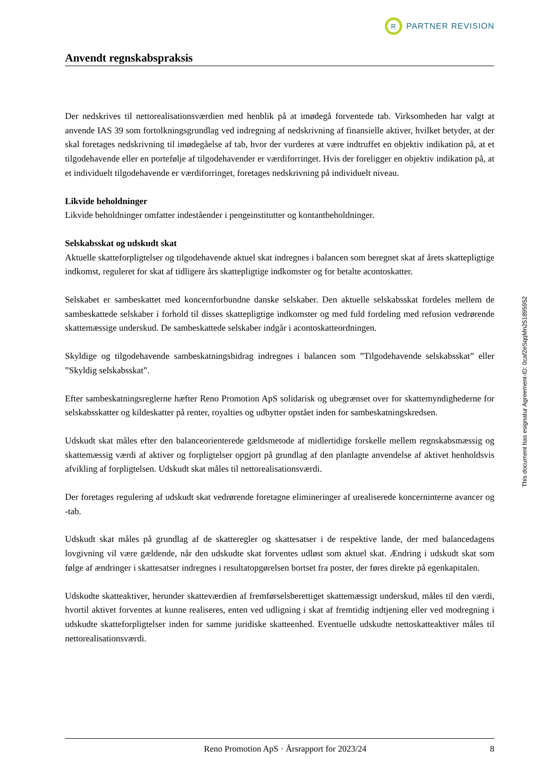R
PARTNER REVISION
Anvendt regnskabspraksis
Der nedskrives til nettorealisationsværdien med henblik på at imødegå forventede tab. Virksomheden har valgt at anvende IAS 39 som fortolkningsgrundlag ved indregning af nedskrivning af finansielle aktiver, hvilket betyder, at der skal foretages nedskrivning til imødegåelse af tab, hvor der vurderes at være indtruffet en objektiv indikation på, at et tilgodehavende eller en portefølje af tilgodehavender er værdiforringet. Hvis der foreligger en objektiv indikation på, at et individuelt tilgodehavende er værdiforringet, foretages nedskrivning på individuelt niveau.
Likvide beholdninger
Likvide beholdninger omfatter indeståender i pengeinstitutter og kontantbeholdninger.
Selskabsskat og udskudt skat
Aktuelle skatteforpligtelser og tilgodehavende aktuel skat indregnes i balancen som beregnet skat af årets skattepligtige indkomst, reguleret for skat af tidligere års skattepligtige indkomster og for betalte acontoskatter.
Selskabet er sambeskattet med koncernforbundne danske selskaber. Den aktuelle selskabsskat fordeles mellem de sambeskattede selskaber i forhold til disses skattepligtige indkomster og med fuld fordeling med refusion vedrørende skattemæssige underskud. De sambeskattede selskaber indgår i acontoskatteordningen.
Skyldige og tilgodehavende sambeskatningsbidrag indregnes i balancen som ”Tilgodehavende selskabsskat” eller ”Skyldig selskabsskat”.
Efter sambeskatningsreglerne hæfter Reno Promotion ApS solidarisk og ubegrænset over for skattemyndighederne for selskabsskatter og kildeskatter på renter, royalties og udbytter opstået inden for sambeskatningskredsen.
Udskudt skat måles efter den balanceorienterede gældsmetode af midlertidige forskelle mellem regnskabsmæssig og skattemæssig værdi af aktiver og forpligtelser opgjort på grundlag af den planlagte anvendelse af aktivet henholdsvis afvikling af forpligtelsen. Udskudt skat måles til nettorealisationsværdi.
Der foretages regulering af udskudt skat vedrørende foretagne elimineringer af urealiserede koncerninterne avancer og -tab.
Udskudt skat måles på grundlag af de skatteregler og skattesatser i de respektive lande, der med balancedagens lovgivning vil være gældende, når den udskudte skat forventes udløst som aktuel skat. Ændring i udskudt skat som følge af ændringer i skattesatser indregnes i resultatopgørelsen bortset fra poster, der føres direkte på egenkapitalen.
Udskudte skatteaktiver, herunder skatteværdien af fremførselsberettiget skattemæssigt underskud, måles til den værdi, hvortil aktivet forventes at kunne realiseres, enten ved udligning i skat af fremtidig indtjening eller ved modregning i udskudte skatteforpligtelser inden for samme juridiske skatteenhed. Eventuelle udskudte nettoskatteaktiver måles til nettorealisationsværdi.
This document has esignatur Agreement-ID: 0caf2eSqqMn251895952
Reno Promotion ApS · Årsrapport for 2023/24 8